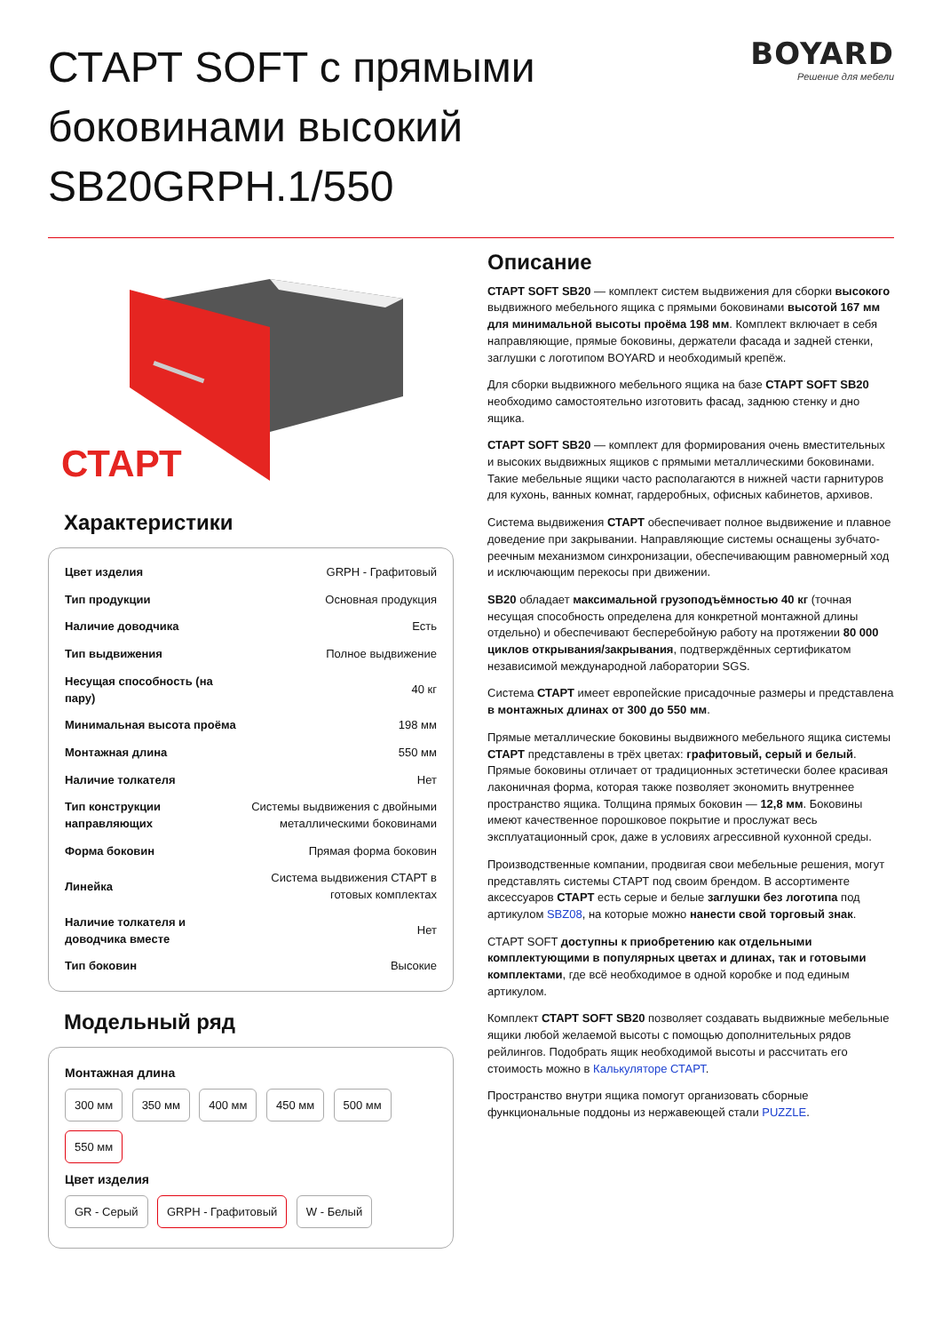СТАРТ SOFT с прямыми боковинами высокий SB20GRPH.1/550
BOYARD
Решение для мебели
СТАРТ
Характеристики
| Цвет изделия | GRPH - Графитовый |
| Тип продукции | Основная продукция |
| Наличие доводчика | Есть |
| Тип выдвижения | Полное выдвижение |
| Несущая способность (на пару) | 40 кг |
| Минимальная высота проёма | 198 мм |
| Монтажная длина | 550 мм |
| Наличие толкателя | Нет |
| Тип конструкции направляющих | Системы выдвижения с двойными металлическими боковинами |
| Форма боковин | Прямая форма боковин |
| Линейка | Система выдвижения СТАРТ в готовых комплектах |
| Наличие толкателя и доводчика вместе | Нет |
| Тип боковин | Высокие |
Модельный ряд
Монтажная длина
300 мм 350 мм 400 мм 450 мм 500 мм 550 мм
Цвет изделия
GR - Серый GRPH - Графитовый W - Белый
Описание
СТАРТ SOFT SB20 — комплект систем выдвижения для сборки высокого выдвижного мебельного ящика с прямыми боковинами высотой 167 мм для минимальной высоты проёма 198 мм. Комплект включает в себя направляющие, прямые боковины, держатели фасада и задней стенки, заглушки с логотипом BOYARD и необходимый крепёж.
Для сборки выдвижного мебельного ящика на базе СТАРТ SOFT SB20 необходимо самостоятельно изготовить фасад, заднюю стенку и дно ящика.
СТАРТ SOFT SB20 — комплект для формирования очень вместительных и высоких выдвижных ящиков с прямыми металлическими боковинами. Такие мебельные ящики часто располагаются в нижней части гарнитуров для кухонь, ванных комнат, гардеробных, офисных кабинетов, архивов.
Система выдвижения СТАРТ обеспечивает полное выдвижение и плавное доведение при закрывании. Направляющие системы оснащены зубчато-реечным механизмом синхронизации, обеспечивающим равномерный ход и исключающим перекосы при движении.
SB20 обладает максимальной грузоподъёмностью 40 кг (точная несущая способность определена для конкретной монтажной длины отдельно) и обеспечивают бесперебойную работу на протяжении 80 000 циклов открывания/закрывания, подтверждённых сертификатом независимой международной лаборатории SGS.
Система СТАРТ имеет европейские присадочные размеры и представлена в монтажных длинах от 300 до 550 мм.
Прямые металлические боковины выдвижного мебельного ящика системы СТАРТ представлены в трёх цветах: графитовый, серый и белый. Прямые боковины отличает от традиционных эстетически более красивая лаконичная форма, которая также позволяет экономить внутреннее пространство ящика. Толщина прямых боковин — 12,8 мм. Боковины имеют качественное порошковое покрытие и прослужат весь эксплуатационный срок, даже в условиях агрессивной кухонной среды.
Производственные компании, продвигая свои мебельные решения, могут представлять системы СТАРТ под своим брендом. В ассортименте аксессуаров СТАРТ есть серые и белые заглушки без логотипа под артикулом SBZ08, на которые можно нанести свой торговый знак.
СТАРТ SOFT доступны к приобретению как отдельными комплектующими в популярных цветах и длинах, так и готовыми комплектами, где всё необходимое в одной коробке и под единым артикулом.
Комплект СТАРТ SOFT SB20 позволяет создавать выдвижные мебельные ящики любой желаемой высоты с помощью дополнительных рядов рейлингов. Подобрать ящик необходимой высоты и рассчитать его стоимость можно в Калькуляторе СТАРТ.
Пространство внутри ящика помогут организовать сборные функциональные поддоны из нержавеющей стали PUZZLE.